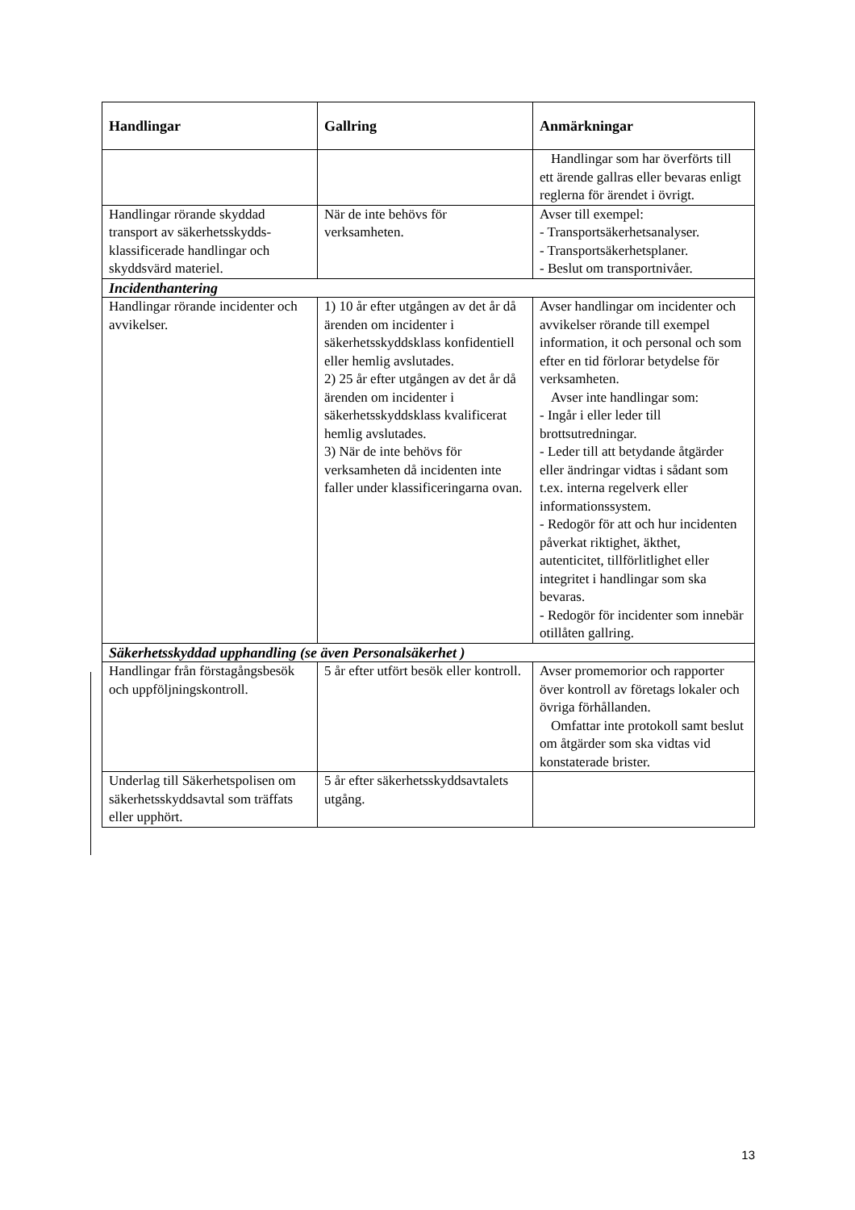| Handlingar | Gallring | Anmärkningar |
| --- | --- | --- |
| | | Handlingar som har överförts till ett ärende gallras eller bevaras enligt reglerna för ärendet i övrigt. |
| Handlingar rörande skyddad transport av säkerhetsskydds-klassificerade handlingar och skyddsvärd materiel. | När de inte behövs för verksamheten. | Avser till exempel: - Transportsäkerhetsanalyser. - Transportsäkerhetsplaner. - Beslut om transportnivåer. |
| Incidenthantering | | |
| Handlingar rörande incidenter och avvikelser. | 1) 10 år efter utgången av det år då ärenden om incidenter i säkerhetsskyddsklass konfidentiell eller hemlig avslutades. 2) 25 år efter utgången av det år då ärenden om incidenter i säkerhetsskyddsklass kvalificerat hemlig avslutades. 3) När de inte behövs för verksamheten då incidenten inte faller under klassificeringarna ovan. | Avser handlingar om incidenter och avvikelser rörande till exempel information, it och personal och som efter en tid förlorar betydelse för verksamheten. Avser inte handlingar som: - Ingår i eller leder till brottsutredningar. - Leder till att betydande åtgärder eller ändringar vidtas i sådant som t.ex. interna regelverk eller informationssystem. - Redogör för att och hur incidenten påverkat riktighet, äkthet, autenticitet, tillförlitlighet eller integritet i handlingar som ska bevaras. - Redogör för incidenter som innebär otillåten gallring. |
| Säkerhetsskyddad upphandling (se även Personalsäkerhet ) | | |
| Handlingar från förstagångsbesök och uppföljningskontroll. | 5 år efter utfört besök eller kontroll. | Avser promemorior och rapporter över kontroll av företags lokaler och övriga förhållanden. Omfattar inte protokoll samt beslut om åtgärder som ska vidtas vid konstaterade brister. |
| Underlag till Säkerhetspolisen om säkerhetsskyddsavtal som träffats eller upphört. | 5 år efter säkerhetsskyddsavtalets utgång. | |
13